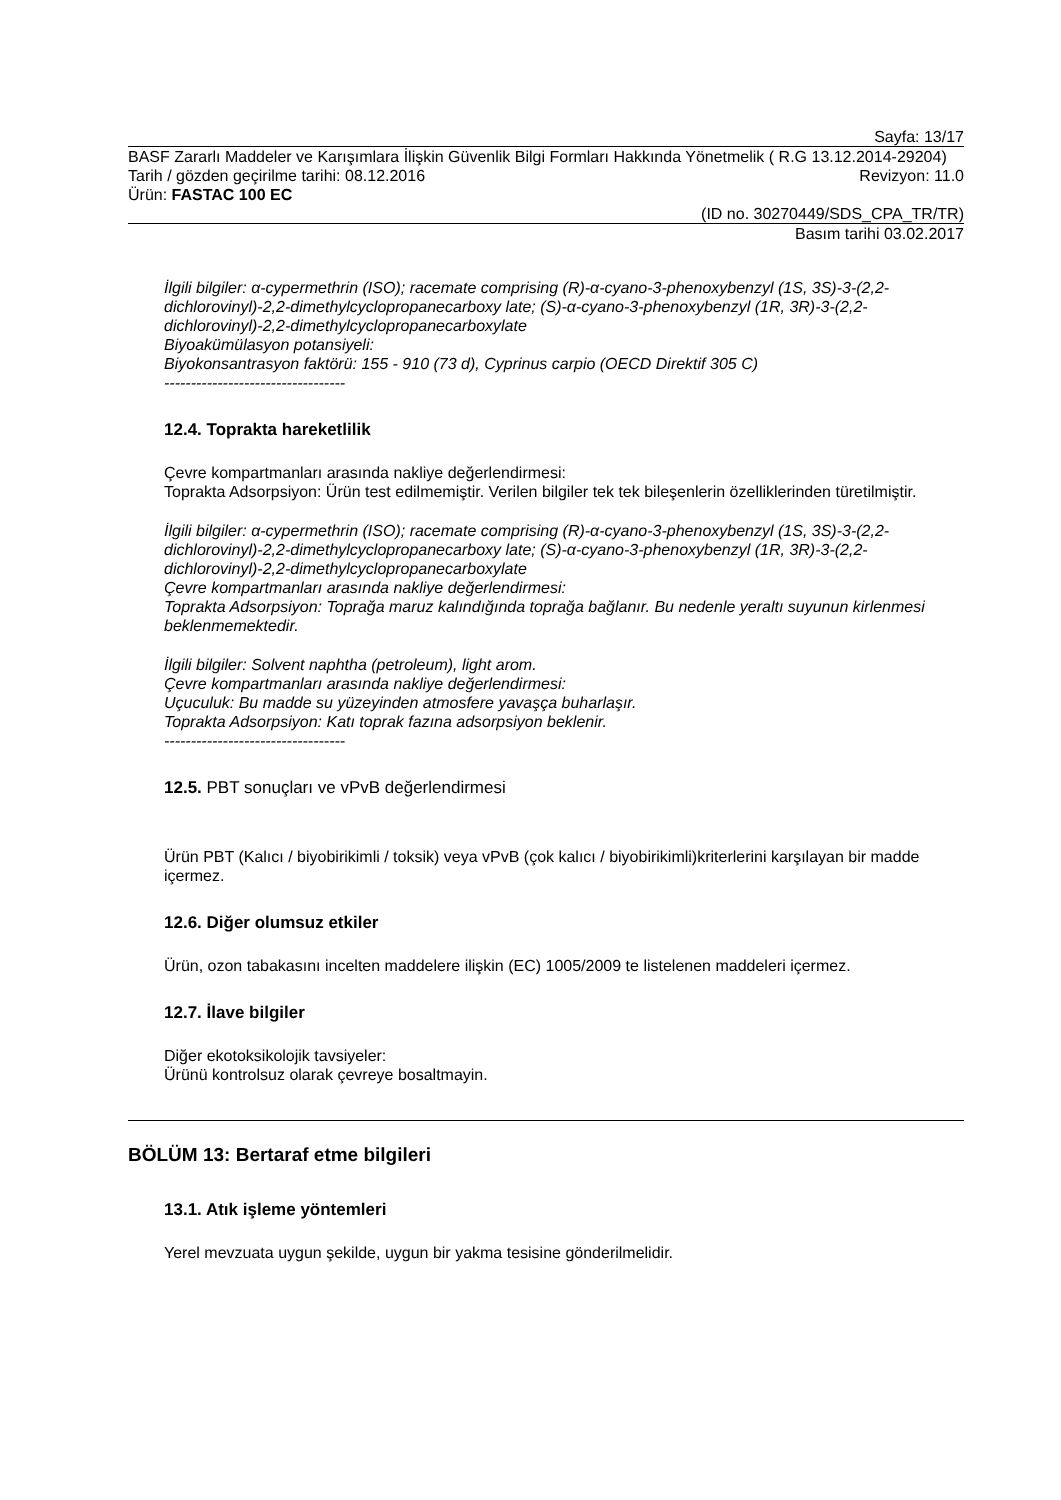Sayfa: 13/17
BASF Zararlı Maddeler ve Karışımlara İlişkin Güvenlik Bilgi Formları Hakkında Yönetmelik ( R.G 13.12.2014-29204)
Tarih / gözden geçirilme tarihi: 08.12.2016 Revizyon: 11.0
Ürün: FASTAC 100 EC
(ID no. 30270449/SDS_CPA_TR/TR)
Basım tarihi 03.02.2017
İlgili bilgiler: α-cypermethrin (ISO); racemate comprising (R)-α-cyano-3-phenoxybenzyl (1S, 3S)-3-(2,2-dichlorovinyl)-2,2-dimethylcyclopropanecarboxy late; (S)-α-cyano-3-phenoxybenzyl (1R, 3R)-3-(2,2-dichlorovinyl)-2,2-dimethylcyclopropanecarboxylate
Biyoakümülasyon potansiyeli:
Biyokonsantrasyon faktörü: 155 - 910 (73 d), Cyprinus carpio (OECD Direktif 305 C)
----------------------------------
12.4. Toprakta hareketlilik
Çevre kompartmanları arasında nakliye değerlendirmesi:
Toprakta Adsorpsiyon: Ürün test edilmemiştir. Verilen bilgiler tek tek bileşenlerin özelliklerinden türetilmiştir.
İlgili bilgiler: α-cypermethrin (ISO); racemate comprising (R)-α-cyano-3-phenoxybenzyl (1S, 3S)-3-(2,2-dichlorovinyl)-2,2-dimethylcyclopropanecarboxy late; (S)-α-cyano-3-phenoxybenzyl (1R, 3R)-3-(2,2-dichlorovinyl)-2,2-dimethylcyclopropanecarboxylate
Çevre kompartmanları arasında nakliye değerlendirmesi:
Toprakta Adsorpsiyon: Toprağa maruz kalındığında toprağa bağlanır. Bu nedenle yeraltı suyunun kirlenmesi beklenmemektedir.
İlgili bilgiler: Solvent naphtha (petroleum), light arom.
Çevre kompartmanları arasında nakliye değerlendirmesi:
Uçuculuk: Bu madde su yüzeyinden atmosfere yavaşça buharlaşır.
Toprakta Adsorpsiyon: Katı toprak fazına adsorpsiyon beklenir.
----------------------------------
12.5. PBT sonuçları ve vPvB değerlendirmesi
Ürün PBT (Kalıcı / biyobirikimli / toksik) veya vPvB (çok kalıcı / biyobirikimli)kriterlerini karşılayan bir madde içermez.
12.6. Diğer olumsuz etkiler
Ürün, ozon tabakasını incelten maddelere ilişkin (EC) 1005/2009 te listelenen maddeleri içermez.
12.7. İlave bilgiler
Diğer ekotoksikolojik tavsiyeler:
Ürünü kontrolsuz olarak çevreye bosaltmayin.
BÖLÜM 13: Bertaraf etme bilgileri
13.1. Atık işleme yöntemleri
Yerel mevzuata uygun şekilde, uygun bir yakma tesisine gönderilmelidir.